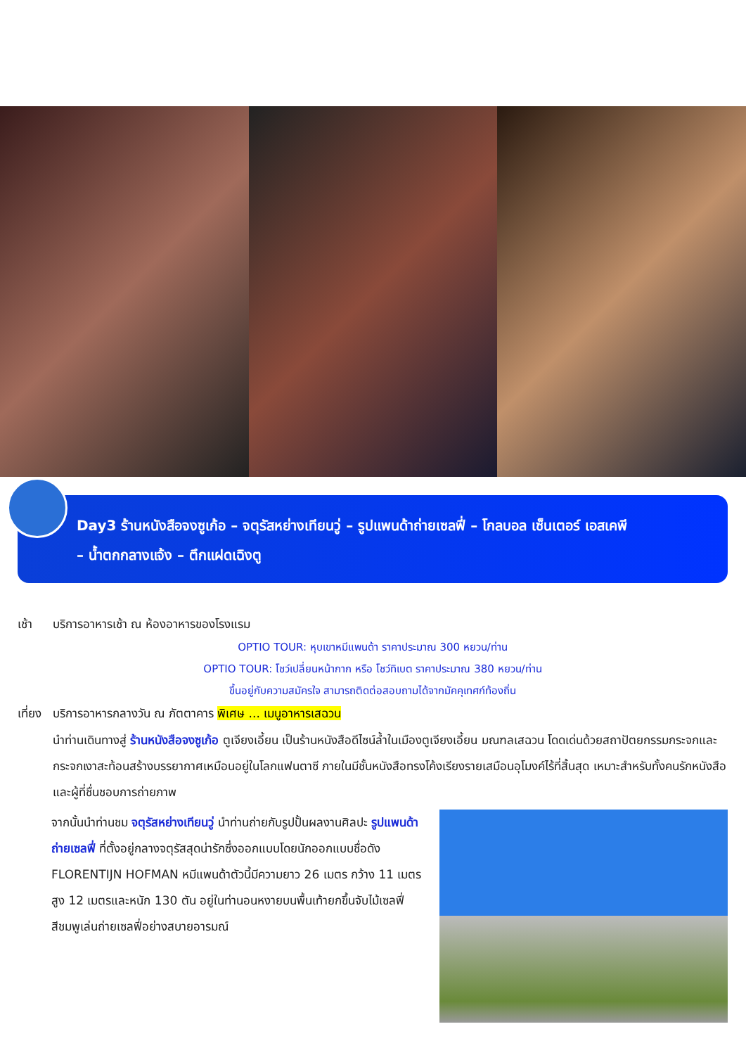Day3 ร้านหนังสือจงซูเก้อ – จตุรัสหย่างเทียนวู่ – รูปแพนด้าถ่ายเซลฟี่ – โกลบอล เซ็นเตอร์ เอสเคพี
– น้ำตกกลางแจ้ง – ตึกแฝดเฉิงตู
เช้า บริการอาหารเช้า ณ ห้องอาหารของโรงแรม
OPTIO TOUR: หุบเขาหมีแพนด้า ราคาประมาณ 300 หยวน/ท่าน
OPTIO TOUR: โชว์เปลี่ยนหน้ากาก หรือ โชว์ทิเบต ราคาประมาณ 380 หยวน/ท่าน
ขึ้นอยู่กับความสมัครใจ สามารถติดต่อสอบถามได้จากมัคคุเทศก์ท้องถิ่น
เที่ยง บริการอาหารกลางวัน ณ ภัตตาคาร พิเศษ ... เมนูอาหารเสฉวน
นำท่านเดินทางสู่ ร้านหนังสือจงซูเก้อ ตูเจียงเอี้ยน เป็นร้านหนังสือดีไซน์ล้ำในเมืองตูเจียงเอี้ยน มณฑลเสฉวน โดดเด่นด้วยสถาปัตยกรรมกระจกและกระจกเงาสะท้อนสร้างบรรยากาศเหมือนอยู่ในโลกแฟนตาซี ภายในมีชั้นหนังสือทรงโค้งเรียงรายเสมือนอุโมงค์ไร้ที่สิ้นสุด เหมาะสำหรับทั้งคนรักหนังสือและผู้ที่ชื่นชอบการถ่ายภาพ
จากนั้นนำท่านชม จตุรัสหย่างเทียนวู่ นำท่านถ่ายกับรูปปั้นผลงานศิลปะ รูปแพนด้าถ่ายเซลฟี่ ที่ตั้งอยู่กลางจตุรัสสุดน่ารักซึ่งออกแบบโดยนักออกแบบชื่อดัง FLORENTIJN HOFMAN หมีแพนด้าตัวนี้มีความยาว 26 เมตร กว้าง 11 เมตร สูง 12 เมตรและหนัก 130 ตัน อยู่ในท่านอนหงายบนพื้นเท้ายกขึ้นจับไม้เซลฟี่สีชมพูเล่นถ่ายเซลฟี่อย่างสบายอารมณ์